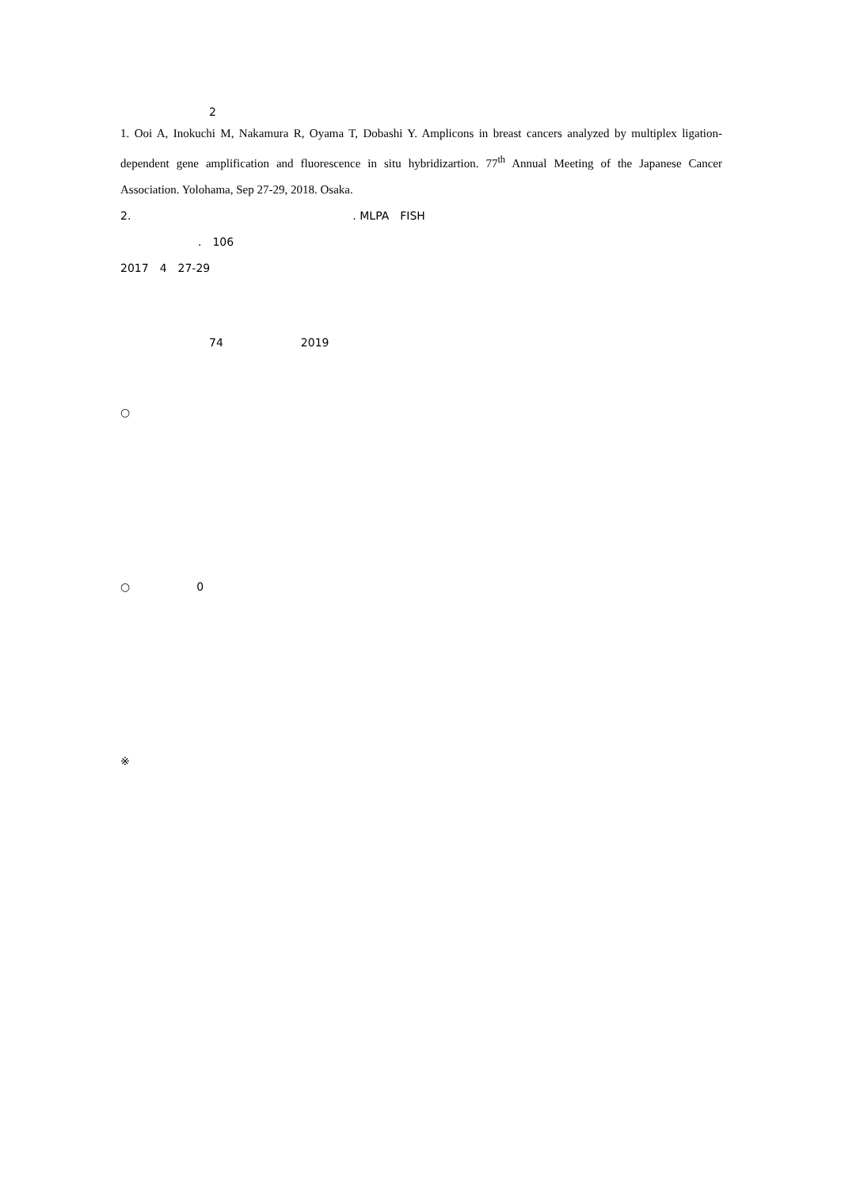2　　
1. Ooi A, Inokuchi M, Nakamura R, Oyama T, Dobashi Y. Amplicons in breast cancers analyzed by multiplex ligation-dependent gene amplification and fluorescence in situ hybridizartion. 77<sup>th</sup> Annual Meeting of the Japanese Cancer Association. Yolohama, Sep 27-29, 2018. Osaka.
2.　　　　　　　　　　　　　　　　　　　　. MLPA　FISH
　　　　　　　.　106
2017　4　27-29
　　　　　　　
　　　　　　　　　　　　　　　　　　　　　　　　　　　　
　　　　　　　　74　　　　　　　2019
　　　　　　
○
　　
　　　
　　　
　　
　　
　　　
　　　　
○　　　　　　0
　　
　　　
　　　
　　
　　
　　　
　　　　
※